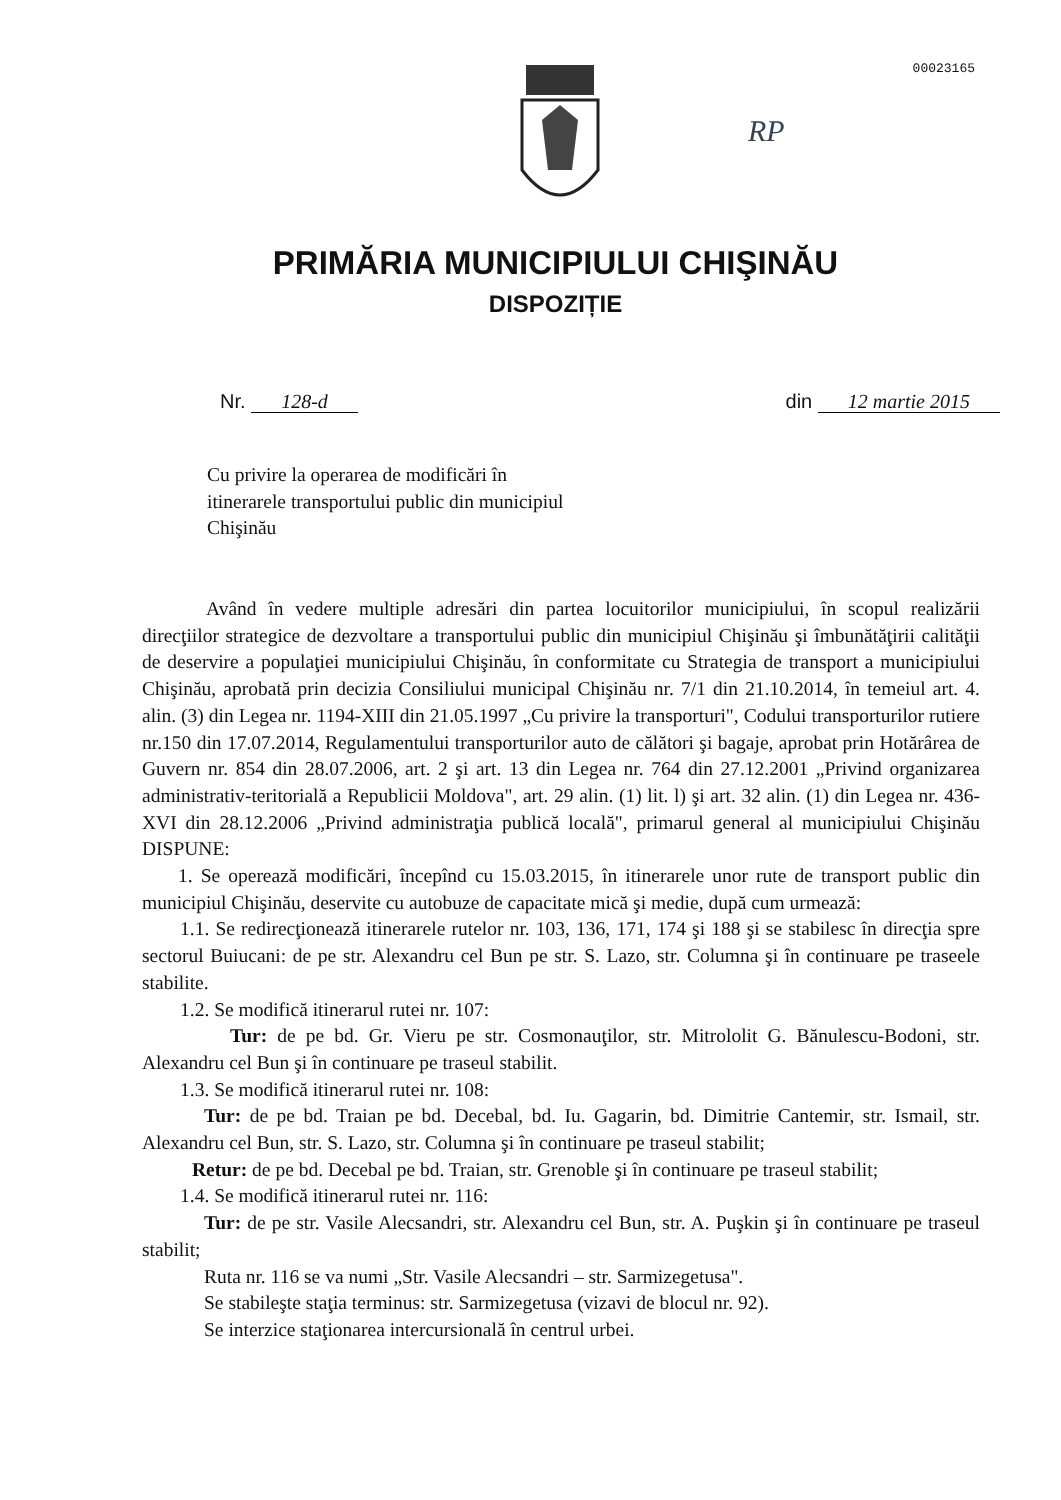00023165
RP
PRIMĂRIA MUNICIPIULUI CHIŞINĂU
DISPOZIȚIE
Nr. 128-d din 12 martie 2015
Cu privire la operarea de modificări în itinerarele transportului public din municipiul Chişinău
Având în vedere multiple adresări din partea locuitorilor municipiului, în scopul realizării direcţiilor strategice de dezvoltare a transportului public din municipiul Chişinău şi îmbunătăţirii calităţii de deservire a populaţiei municipiului Chişinău, în conformitate cu Strategia de transport a municipiului Chişinău, aprobată prin decizia Consiliului municipal Chişinău nr. 7/1 din 21.10.2014, în temeiul art. 4. alin. (3) din Legea nr. 1194-XIII din 21.05.1997 „Cu privire la transporturi", Codului transporturilor rutiere nr.150 din 17.07.2014, Regulamentului transporturilor auto de călători şi bagaje, aprobat prin Hotărârea de Guvern nr. 854 din 28.07.2006, art. 2 şi art. 13 din Legea nr. 764 din 27.12.2001 „Privind organizarea administrativ-teritorială a Republicii Moldova", art. 29 alin. (1) lit. l) şi art. 32 alin. (1) din Legea nr. 436-XVI din 28.12.2006 „Privind administraţia publică locală", primarul general al municipiului Chişinău DISPUNE:
1. Se operează modificări, începînd cu 15.03.2015, în itinerarele unor rute de transport public din municipiul Chişinău, deservite cu autobuze de capacitate mică şi medie, după cum urmează:
1.1. Se redirecţionează itinerarele rutelor nr. 103, 136, 171, 174 şi 188 şi se stabilesc în direcţia spre sectorul Buiucani: de pe str. Alexandru cel Bun pe str. S. Lazo, str. Columna şi în continuare pe traseele stabilite.
1.2. Se modifică itinerarul rutei nr. 107:
Tur: de pe bd. Gr. Vieru pe str. Cosmonauţilor, str. Mitrololit G. Bănulescu-Bodoni, str. Alexandru cel Bun şi în continuare pe traseul stabilit.
1.3. Se modifică itinerarul rutei nr. 108:
Tur: de pe bd. Traian pe bd. Decebal, bd. Iu. Gagarin, bd. Dimitrie Cantemir, str. Ismail, str. Alexandru cel Bun, str. S. Lazo, str. Columna şi în continuare pe traseul stabilit;
Retur: de pe bd. Decebal pe bd. Traian, str. Grenoble şi în continuare pe traseul stabilit;
1.4. Se modifică itinerarul rutei nr. 116:
Tur: de pe str. Vasile Alecsandri, str. Alexandru cel Bun, str. A. Puşkin şi în continuare pe traseul stabilit;
Ruta nr. 116 se va numi „Str. Vasile Alecsandri – str. Sarmizegetusa".
Se stabileşte staţia terminus: str. Sarmizegetusa (vizavi de blocul nr. 92).
Se interzice staţionarea intercursională în centrul urbei.